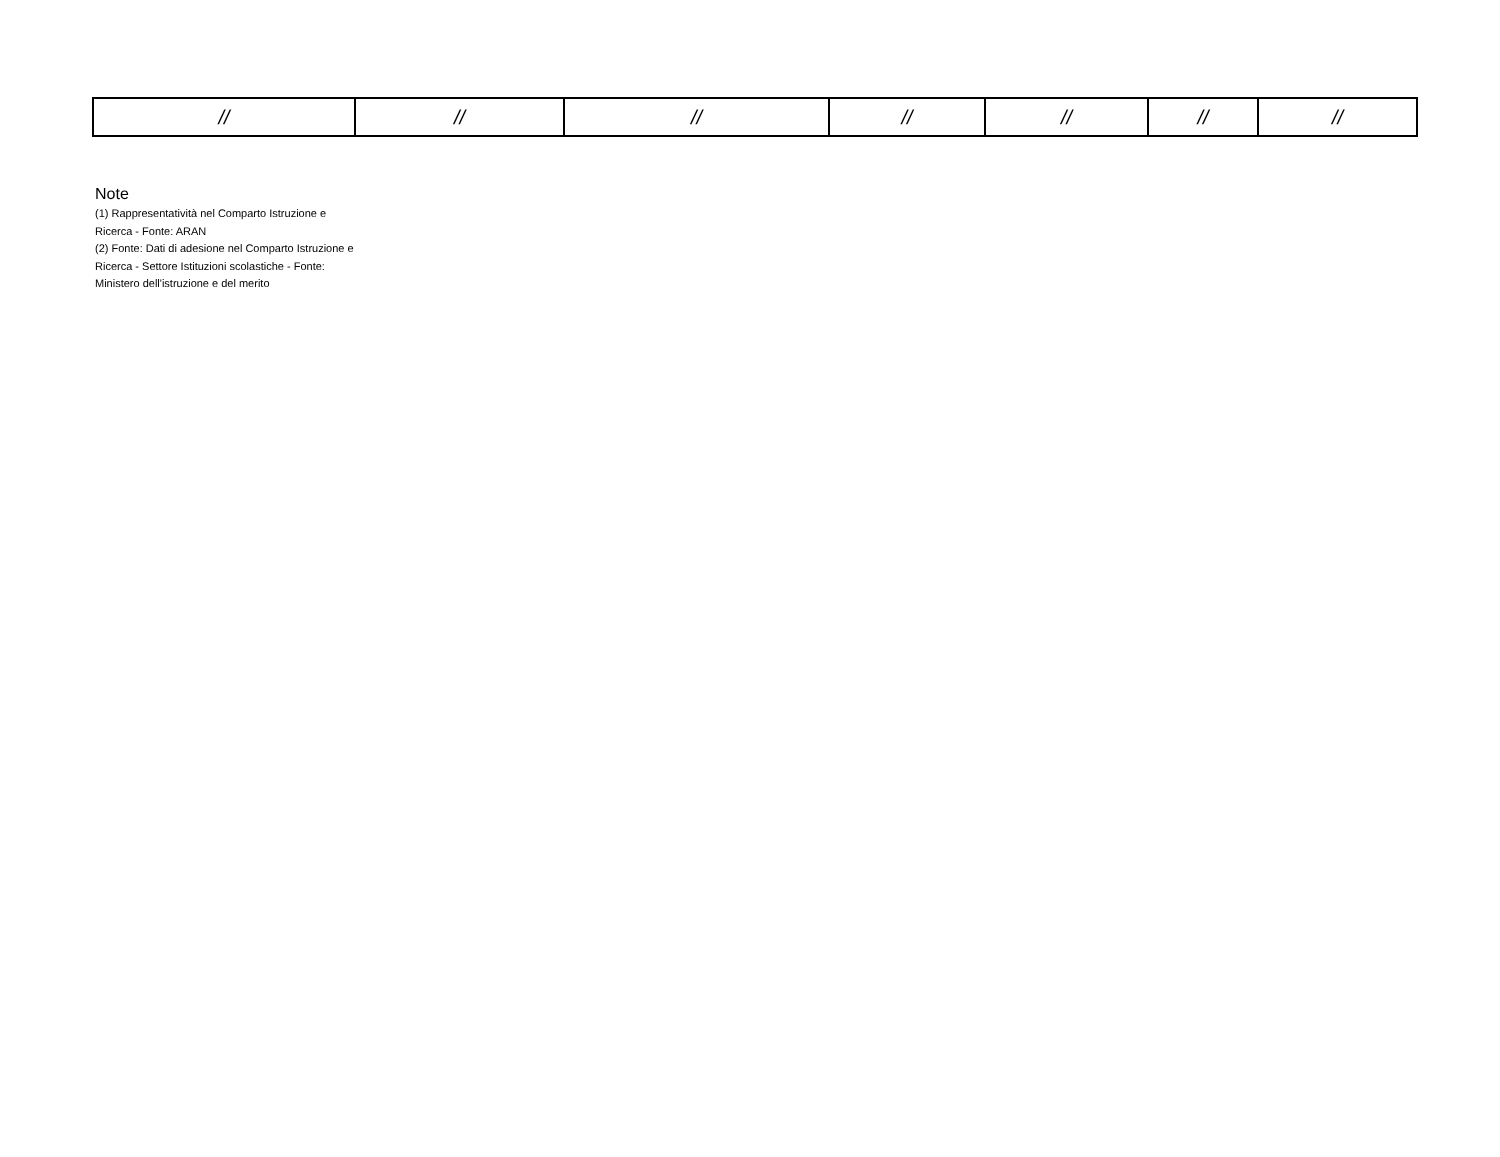| // | // | // | // | // | // | // |
Note
(1) Rappresentatività nel Comparto Istruzione e Ricerca - Fonte: ARAN
(2) Fonte: Dati di adesione nel Comparto Istruzione e Ricerca - Settore Istituzioni scolastiche - Fonte: Ministero dell'istruzione e del merito